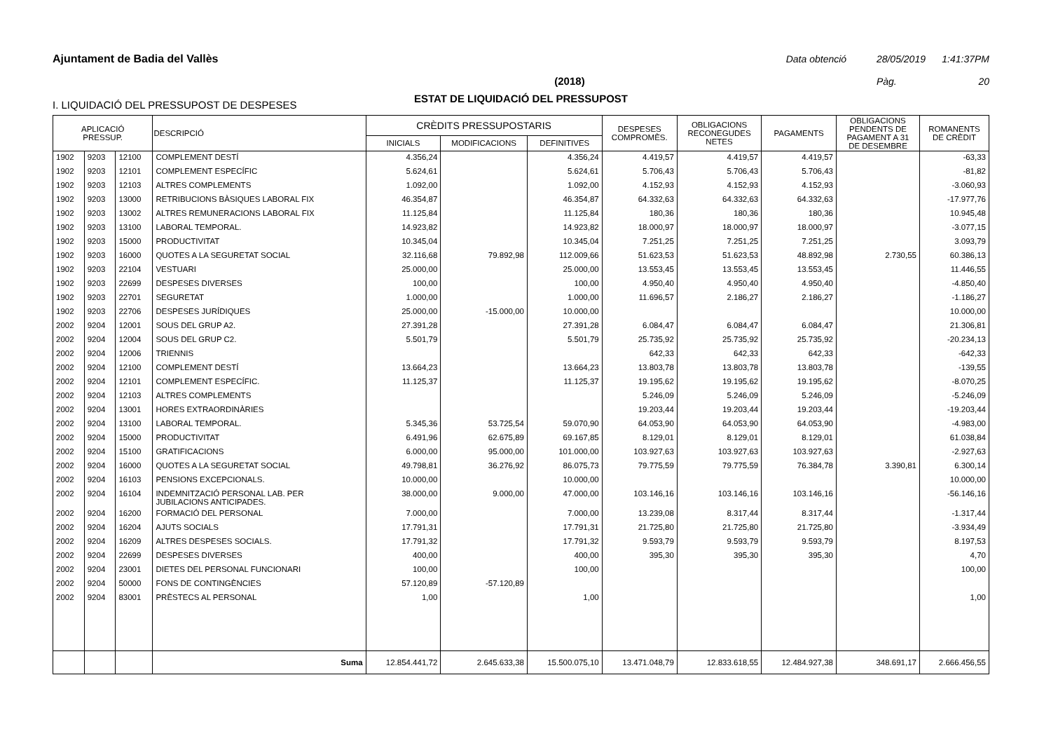Ajuntament de Badia del Vallès Data obtenció 28/05/2019 1:41:37PM
(2018) Pàg. 20
ESTAT DE LIQUIDACIÓ DEL PRESSUPOST
I. LIQUIDACIÓ DEL PRESSUPOST DE DESPESES
| APLICACIÓ PRESSUP. | | | DESCRIPCIÓ | CRÈDITS PRESSUPOSTARIS | | | DESPESES COMPROMÈS. | OBLIGACIONS RECONEGUDES NETES | PAGAMENTS | OBLIGACIONS PENDENTS DE PAGAMENT A 31 DE DESEMBRE | ROMANENTS DE CRÈDIT |
| --- | --- | --- | --- | --- | --- | --- | --- | --- | --- | --- | --- |
| | | | | INICIALS | MODIFICACIONS | DEFINITIVES | | | | | |
| 1902 | 9203 | 12100 | COMPLEMENT DESTÍ | 4.356,24 | | 4.356,24 | 4.419,57 | 4.419,57 | 4.419,57 | | -63,33 |
| 1902 | 9203 | 12101 | COMPLEMENT ESPECÍFIC | 5.624,61 | | 5.624,61 | 5.706,43 | 5.706,43 | 5.706,43 | | -81,82 |
| 1902 | 9203 | 12103 | ALTRES COMPLEMENTS | 1.092,00 | | 1.092,00 | 4.152,93 | 4.152,93 | 4.152,93 | | -3.060,93 |
| 1902 | 9203 | 13000 | RETRIBUCIONS BÀSIQUES LABORAL FIX | 46.354,87 | | 46.354,87 | 64.332,63 | 64.332,63 | 64.332,63 | | -17.977,76 |
| 1902 | 9203 | 13002 | ALTRES REMUNERACIONS LABORAL FIX | 11.125,84 | | 11.125,84 | 180,36 | 180,36 | 180,36 | | 10.945,48 |
| 1902 | 9203 | 13100 | LABORAL TEMPORAL. | 14.923,82 | | 14.923,82 | 18.000,97 | 18.000,97 | 18.000,97 | | -3.077,15 |
| 1902 | 9203 | 15000 | PRODUCTIVITAT | 10.345,04 | | 10.345,04 | 7.251,25 | 7.251,25 | 7.251,25 | | 3.093,79 |
| 1902 | 9203 | 16000 | QUOTES A LA SEGURETAT SOCIAL | 32.116,68 | 79.892,98 | 112.009,66 | 51.623,53 | 51.623,53 | 48.892,98 | 2.730,55 | 60.386,13 |
| 1902 | 9203 | 22104 | VESTUARI | 25.000,00 | | 25.000,00 | 13.553,45 | 13.553,45 | 13.553,45 | | 11.446,55 |
| 1902 | 9203 | 22699 | DESPESES DIVERSES | 100,00 | | 100,00 | 4.950,40 | 4.950,40 | 4.950,40 | | -4.850,40 |
| 1902 | 9203 | 22701 | SEGURETAT | 1.000,00 | | 1.000,00 | 11.696,57 | 2.186,27 | 2.186,27 | | -1.186,27 |
| 1902 | 9203 | 22706 | DESPESES JURÍDIQUES | 25.000,00 | -15.000,00 | 10.000,00 | | | | | 10.000,00 |
| 2002 | 9204 | 12001 | SOUS DEL GRUP A2. | 27.391,28 | | 27.391,28 | 6.084,47 | 6.084,47 | 6.084,47 | | 21.306,81 |
| 2002 | 9204 | 12004 | SOUS DEL GRUP C2. | 5.501,79 | | 5.501,79 | 25.735,92 | 25.735,92 | 25.735,92 | | -20.234,13 |
| 2002 | 9204 | 12006 | TRIENNIS | | | | 642,33 | 642,33 | 642,33 | | -642,33 |
| 2002 | 9204 | 12100 | COMPLEMENT DESTÍ | 13.664,23 | | 13.664,23 | 13.803,78 | 13.803,78 | 13.803,78 | | -139,55 |
| 2002 | 9204 | 12101 | COMPLEMENT ESPECÍFIC. | 11.125,37 | | 11.125,37 | 19.195,62 | 19.195,62 | 19.195,62 | | -8.070,25 |
| 2002 | 9204 | 12103 | ALTRES COMPLEMENTS | | | | 5.246,09 | 5.246,09 | 5.246,09 | | -5.246,09 |
| 2002 | 9204 | 13001 | HORES EXTRAORDINÀRIES | | | | 19.203,44 | 19.203,44 | 19.203,44 | | -19.203,44 |
| 2002 | 9204 | 13100 | LABORAL TEMPORAL. | 5.345,36 | 53.725,54 | 59.070,90 | 64.053,90 | 64.053,90 | 64.053,90 | | -4.983,00 |
| 2002 | 9204 | 15000 | PRODUCTIVITAT | 6.491,96 | 62.675,89 | 69.167,85 | 8.129,01 | 8.129,01 | 8.129,01 | | 61.038,84 |
| 2002 | 9204 | 15100 | GRATIFICACIONS | 6.000,00 | 95.000,00 | 101.000,00 | 103.927,63 | 103.927,63 | 103.927,63 | | -2.927,63 |
| 2002 | 9204 | 16000 | QUOTES A LA SEGURETAT SOCIAL | 49.798,81 | 36.276,92 | 86.075,73 | 79.775,59 | 79.775,59 | 76.384,78 | 3.390,81 | 6.300,14 |
| 2002 | 9204 | 16103 | PENSIONS EXCEPCIONALS. | 10.000,00 | | 10.000,00 | | | | | 10.000,00 |
| 2002 | 9204 | 16104 | INDEMNITZACIÓ PERSONAL LAB. PER JUBILACIONS ANTICIPADES. | 38.000,00 | 9.000,00 | 47.000,00 | 103.146,16 | 103.146,16 | 103.146,16 | | -56.146,16 |
| 2002 | 9204 | 16200 | FORMACIÓ DEL PERSONAL | 7.000,00 | | 7.000,00 | 13.239,08 | 8.317,44 | 8.317,44 | | -1.317,44 |
| 2002 | 9204 | 16204 | AJUTS SOCIALS | 17.791,31 | | 17.791,31 | 21.725,80 | 21.725,80 | 21.725,80 | | -3.934,49 |
| 2002 | 9204 | 16209 | ALTRES DESPESES SOCIALS. | 17.791,32 | | 17.791,32 | 9.593,79 | 9.593,79 | 9.593,79 | | 8.197,53 |
| 2002 | 9204 | 22699 | DESPESES DIVERSES | 400,00 | | 400,00 | 395,30 | 395,30 | 395,30 | | 4,70 |
| 2002 | 9204 | 23001 | DIETES DEL PERSONAL FUNCIONARI | 100,00 | | 100,00 | | | | | 100,00 |
| 2002 | 9204 | 50000 | FONS DE CONTINGÈNCIES | 57.120,89 | -57.120,89 | | | | | | |
| 2002 | 9204 | 83001 | PRÈSTECS AL PERSONAL | 1,00 | | 1,00 | | | | | 1,00 |
| | | | Suma | 12.854.441,72 | 2.645.633,38 | 15.500.075,10 | 13.471.048,79 | 12.833.618,55 | 12.484.927,38 | 348.691,17 | 2.666.456,55 |